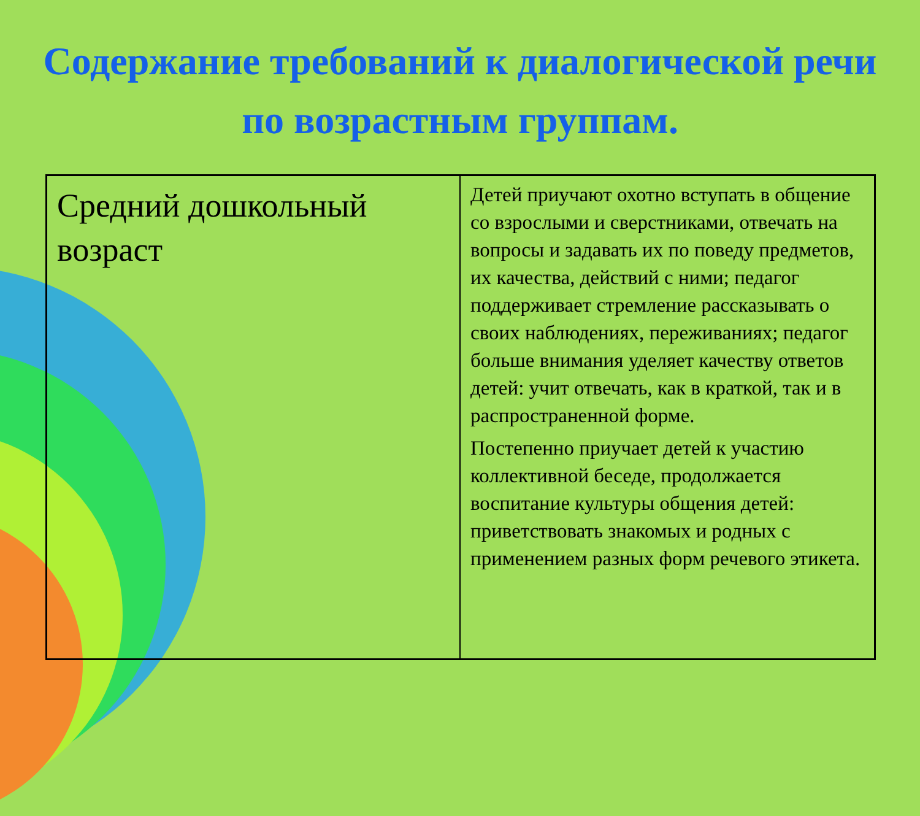Содержание требований к диалогической речи по возрастным группам.
| Средний дошкольный возраст | Детей приучают охотно вступать в общение со взрослыми и сверстниками, отвечать на вопросы и задавать их по поведу предметов, их качества, действий с ними; педагог поддерживает стремление рассказывать о своих наблюдениях, переживаниях; педагог больше внимания уделяет качеству ответов детей: учит отвечать, как в краткой, так и в распространенной форме. Постепенно приучает детей к участию коллективной беседе, продолжается воспитание культуры общения детей: приветствовать знакомых и родных с применением разных форм речевого этикета. |